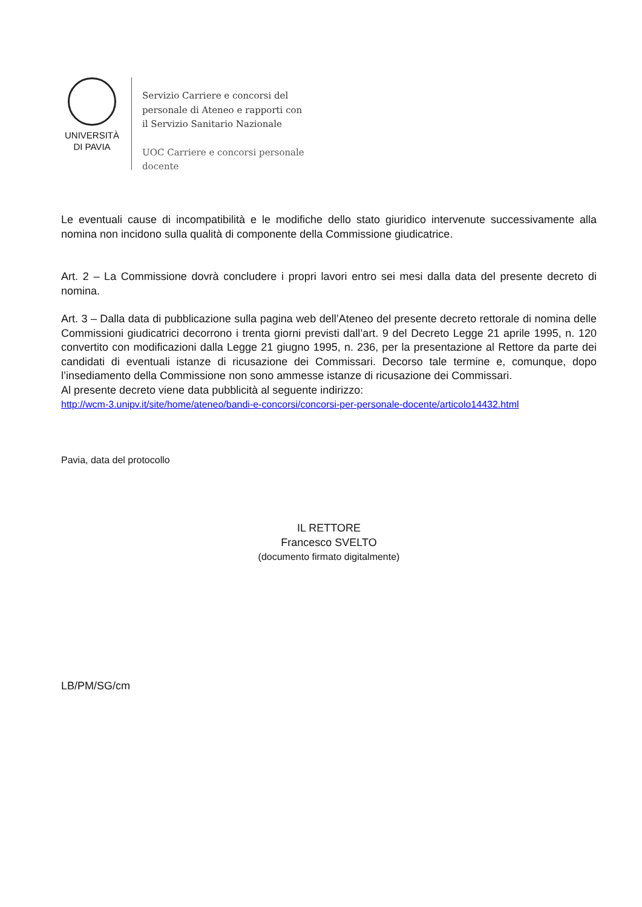UNIVERSITÀ
DI PAVIA
Servizio Carriere e concorsi del
personale di Ateneo e rapporti con
il Servizio Sanitario Nazionale
UOC Carriere e concorsi personale
docente
Le eventuali cause di incompatibilità e le modifiche dello stato giuridico intervenute successivamente alla nomina non incidono sulla qualità di componente della Commissione giudicatrice.
Art. 2 – La Commissione dovrà concludere i propri lavori entro sei mesi dalla data del presente decreto di nomina.
Art. 3 – Dalla data di pubblicazione sulla pagina web dell’Ateneo del presente decreto rettorale di nomina delle Commissioni giudicatrici decorrono i trenta giorni previsti dall’art. 9 del Decreto Legge 21 aprile 1995, n. 120 convertito con modificazioni dalla Legge 21 giugno 1995, n. 236, per la presentazione al Rettore da parte dei candidati di eventuali istanze di ricusazione dei Commissari. Decorso tale termine e, comunque, dopo l’insediamento della Commissione non sono ammesse istanze di ricusazione dei Commissari.
Al presente decreto viene data pubblicità al seguente indirizzo:
http://wcm-3.unipv.it/site/home/ateneo/bandi-e-concorsi/concorsi-per-personale-docente/articolo14432.html
Pavia, data del protocollo
IL RETTORE
Francesco SVELTO
(documento firmato digitalmente)
LB/PM/SG/cm